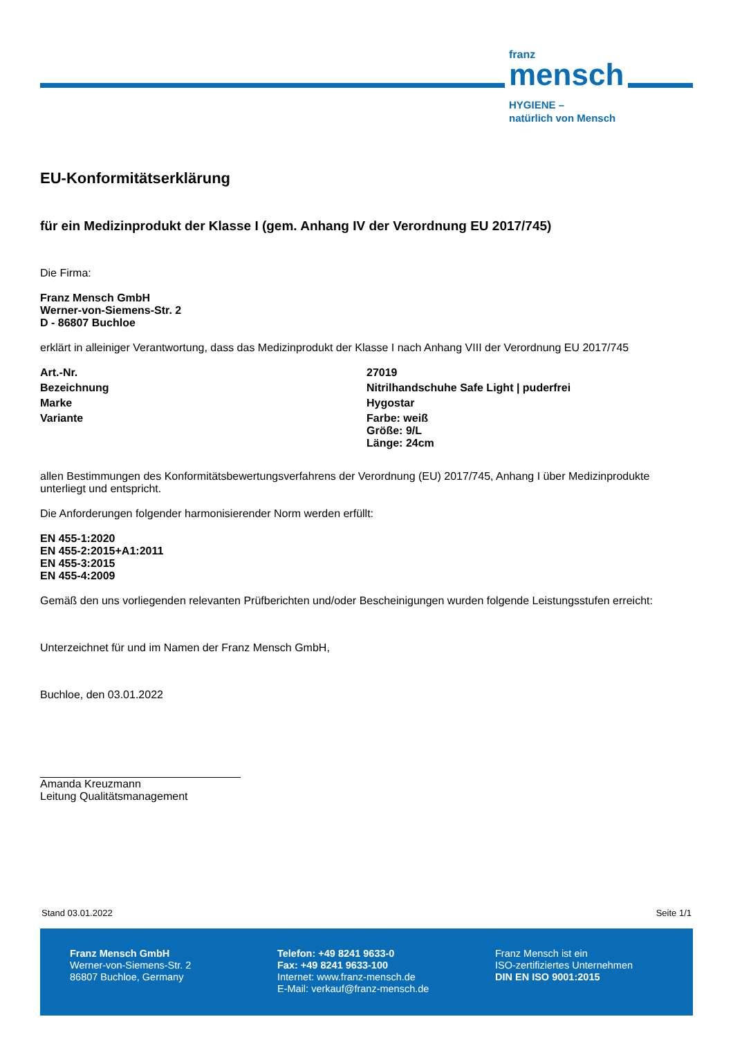franz
mensch
HYGIENE –
natürlich von Mensch
EU-Konformitätserklärung
für ein Medizinprodukt der Klasse I (gem. Anhang IV der Verordnung EU 2017/745)
Die Firma:
Franz Mensch GmbH
Werner-von-Siemens-Str. 2
D - 86807 Buchloe
erklärt in alleiniger Verantwortung, dass das Medizinprodukt der Klasse I nach Anhang VIII der Verordnung EU 2017/745
Art.-Nr. 27019
Bezeichnung Nitrilhandschuhe Safe Light | puderfrei
Marke Hygostar
Variante Farbe: weiß
Größe: 9/L
Länge: 24cm
allen Bestimmungen des Konformitätsbewertungsverfahrens der Verordnung (EU) 2017/745, Anhang I über Medizinprodukte unterliegt und entspricht.
Die Anforderungen folgender harmonisierender Norm werden erfüllt:
EN 455-1:2020
EN 455-2:2015+A1:2011
EN 455-3:2015
EN 455-4:2009
Gemäß den uns vorliegenden relevanten Prüfberichten und/oder Bescheinigungen wurden folgende Leistungsstufen erreicht:
Unterzeichnet für und im Namen der Franz Mensch GmbH,
Buchloe, den 03.01.2022
Amanda Kreuzmann
Leitung Qualitätsmanagement
Stand 03.01.2022 Seite 1/1
Franz Mensch GmbH
Werner-von-Siemens-Str. 2
86807 Buchloe, Germany
Telefon: +49 8241 9633-0
Fax: +49 8241 9633-100
Internet: www.franz-mensch.de
E-Mail: verkauf@franz-mensch.de
Franz Mensch ist ein
ISO-zertifiziertes Unternehmen
DIN EN ISO 9001:2015